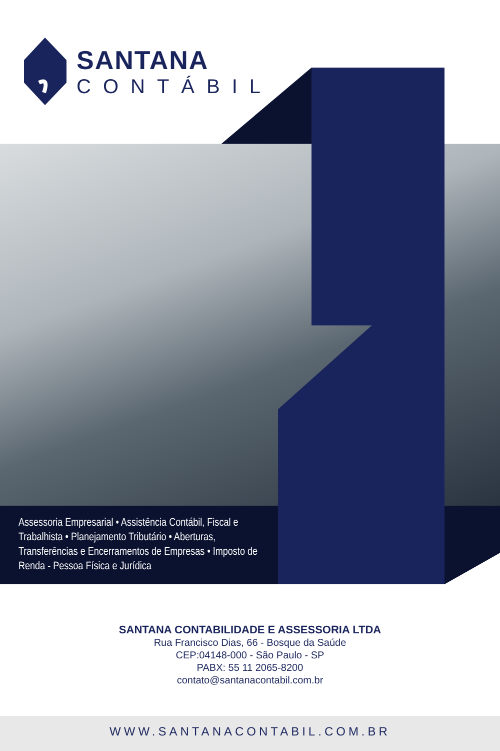SANTANA
CONTÁBIL
Assessoria Empresarial • Assistência Contábil, Fiscal e Trabalhista • Planejamento Tributário • Aberturas, Transferências e Encerramentos de Empresas • Imposto de Renda - Pessoa Física e Jurídica
SANTANA CONTABILIDADE E ASSESSORIA LTDA
Rua Francisco Dias, 66 - Bosque da Saúde
CEP:04148-000 - São Paulo - SP
PABX: 55 11 2065-8200
contato@santanacontabil.com.br
WWW.SANTANACONTABIL.COM.BR